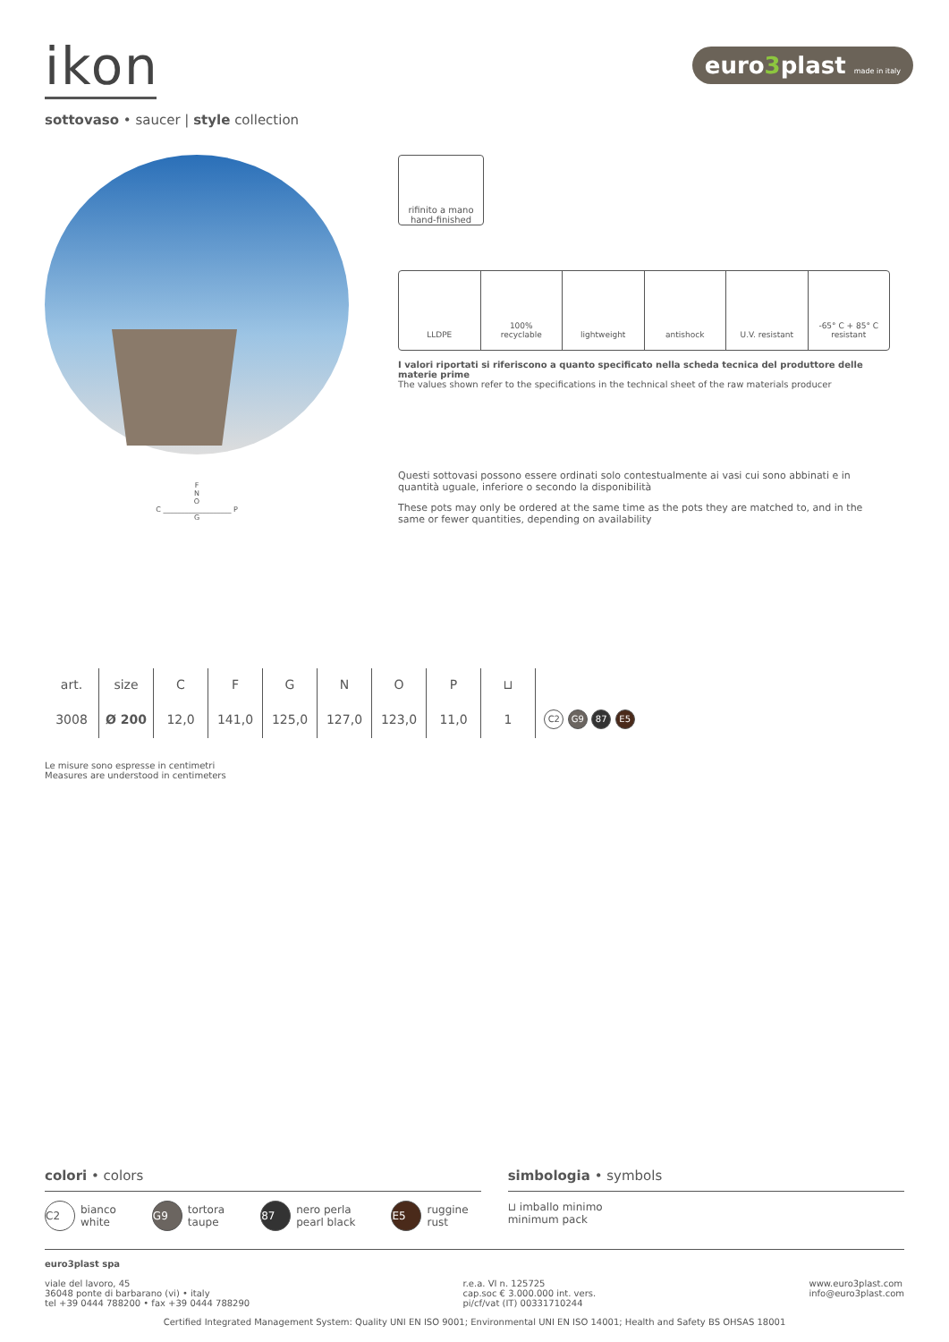ikon
euro3plast made in italy
sottovaso • saucer | style collection
F
N
O
C ___________________ P
G
rifinito a mano
hand-finished
LLDPE 100%
recyclable
lightweight antishock U.V. resistant -65° C + 85° C
resistant
I valori riportati si riferiscono a quanto specificato nella scheda tecnica del produttore delle materie prime
The values shown refer to the specifications in the technical sheet of the raw materials producer
Questi sottovasi possono essere ordinati solo contestualmente ai vasi cui sono abbinati e in quantità uguale, inferiore o secondo la disponibilità
These pots may only be ordered at the same time as the pots they are matched to, and in the same or fewer quantities, depending on availability
| art. | size | C | F | G | N | O | P | ⊔ | |
| --- | --- | --- | --- | --- | --- | --- | --- | --- | --- |
| 3008 | Ø 200 | 12,0 | 141,0 | 125,0 | 127,0 | 123,0 | 11,0 | 1 | C2 G9 87 E5 |
Le misure sono espresse in centimetri
Measures are understood in centimeters
colori • colors
C2 bianco
white
G9 tortora
taupe
87 nero perla
pearl black
E5 ruggine
rust
simbologia • symbols
⊔ imballo minimo
minimum pack
euro3plast spa
viale del lavoro, 45
36048 ponte di barbarano (vi) • italy
tel +39 0444 788200 • fax +39 0444 788290
r.e.a. VI n. 125725
cap.soc € 3.000.000 int. vers.
pi/cf/vat (IT) 00331710244
www.euro3plast.com
info@euro3plast.com
Certified Integrated Management System: Quality UNI EN ISO 9001; Environmental UNI EN ISO 14001; Health and Safety BS OHSAS 18001